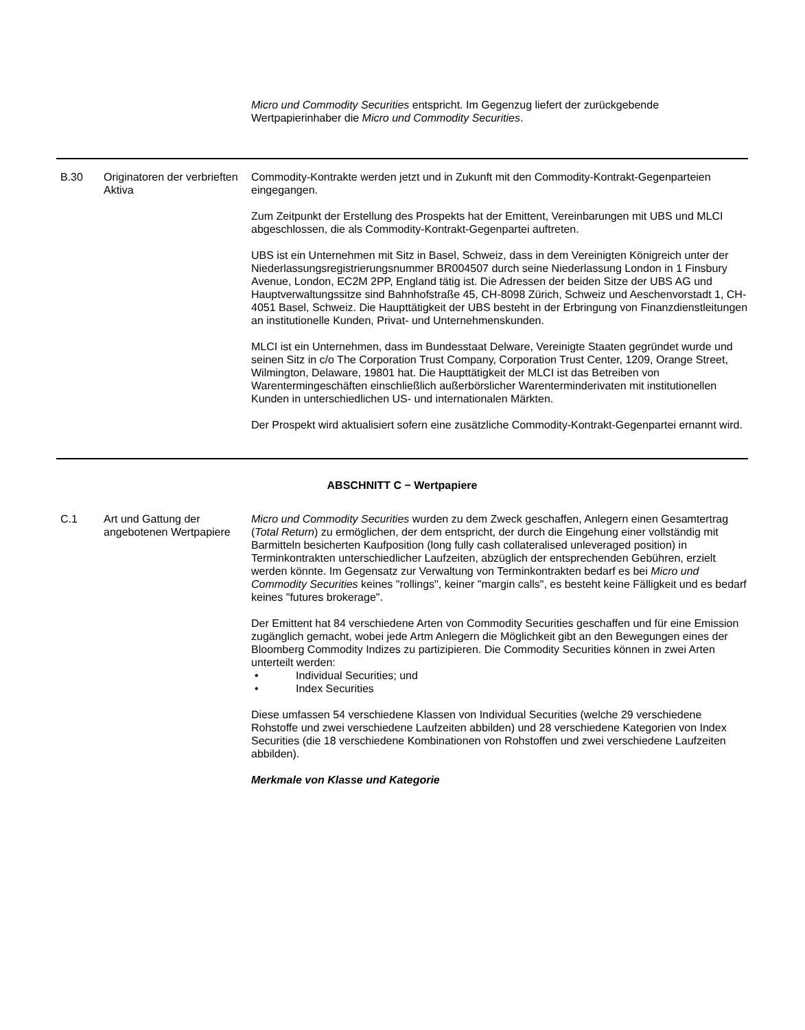| | | Micro und Commodity Securities entspricht. Im Gegenzug liefert der zurückgebende Wertpapierinhaber die Micro und Commodity Securities . |
| B.30 | Originatoren der verbrieften Aktiva | Commodity-Kontrakte werden jetzt und in Zukunft mit den Commodity-Kontrakt-Gegenparteien eingegangen. Zum Zeitpunkt der Erstellung des Prospekts hat der Emittent, Vereinbarungen mit UBS und MLCI abgeschlossen, die als Commodity-Kontrakt-Gegenpartei auftreten. UBS ist ein Unternehmen mit Sitz in Basel, Schweiz, dass in dem Vereinigten Königreich unter der Niederlassungsregistrierungsnummer BR004507 durch seine Niederlassung London in 1 Finsbury Avenue, London, EC2M 2PP, England tätig ist. Die Adressen der beiden Sitze der UBS AG und Hauptverwaltungssitze sind Bahnhofstraße 45, CH-8098 Zürich, Schweiz und Aeschenvorstadt 1, CH-4051 Basel, Schweiz. Die Haupttätigkeit der UBS besteht in der Erbringung von Finanzdienstleitungen an institutionelle Kunden, Privat- und Unternehmenskunden. MLCI ist ein Unternehmen, dass im Bundesstaat Delware, Vereinigte Staaten gegründet wurde und seinen Sitz in c/o The Corporation Trust Company, Corporation Trust Center, 1209, Orange Street, Wilmington, Delaware, 19801 hat. Die Haupttätigkeit der MLCI ist das Betreiben von Warentermingeschäften einschließlich außerbörslicher Warenterminderivaten mit institutionellen Kunden in unterschiedlichen US- und internationalen Märkten. Der Prospekt wird aktualisiert sofern eine zusätzliche Commodity-Kontrakt-Gegenpartei ernannt wird. |
| ABSCHNITT C − Wertpapiere | | |
| C.1 | Art und Gattung der angebotenen Wertpapiere | Micro und Commodity Securities wurden zu dem Zweck geschaffen, Anlegern einen Gesamtertrag ( Total Return ) zu ermöglichen, der dem entspricht, der durch die Eingehung einer vollständig mit Barmitteln besicherten Kaufposition (long fully cash collateralised unleveraged position) in Terminkontrakten unterschiedlicher Laufzeiten, abzüglich der entsprechenden Gebühren, erzielt werden könnte. Im Gegensatz zur Verwaltung von Terminkontrakten bedarf es bei Micro und Commodity Securities keines "rollings", keiner "margin calls", es besteht keine Fälligkeit und es bedarf keines "futures brokerage". Der Emittent hat 84 verschiedene Arten von Commodity Securities geschaffen und für eine Emission zugänglich gemacht, wobei jede Artm Anlegern die Möglichkeit gibt an den Bewegungen eines der Bloomberg Commodity Indizes zu partizipieren. Die Commodity Securities können in zwei Arten unterteilt werden: • Individual Securities; und • Index Securities Diese umfassen 54 verschiedene Klassen von Individual Securities (welche 29 verschiedene Rohstoffe und zwei verschiedene Laufzeiten abbilden) und 28 verschiedene Kategorien von Index Securities (die 18 verschiedene Kombinationen von Rohstoffen und zwei verschiedene Laufzeiten abbilden). Merkmale von Klasse und Kategorie |